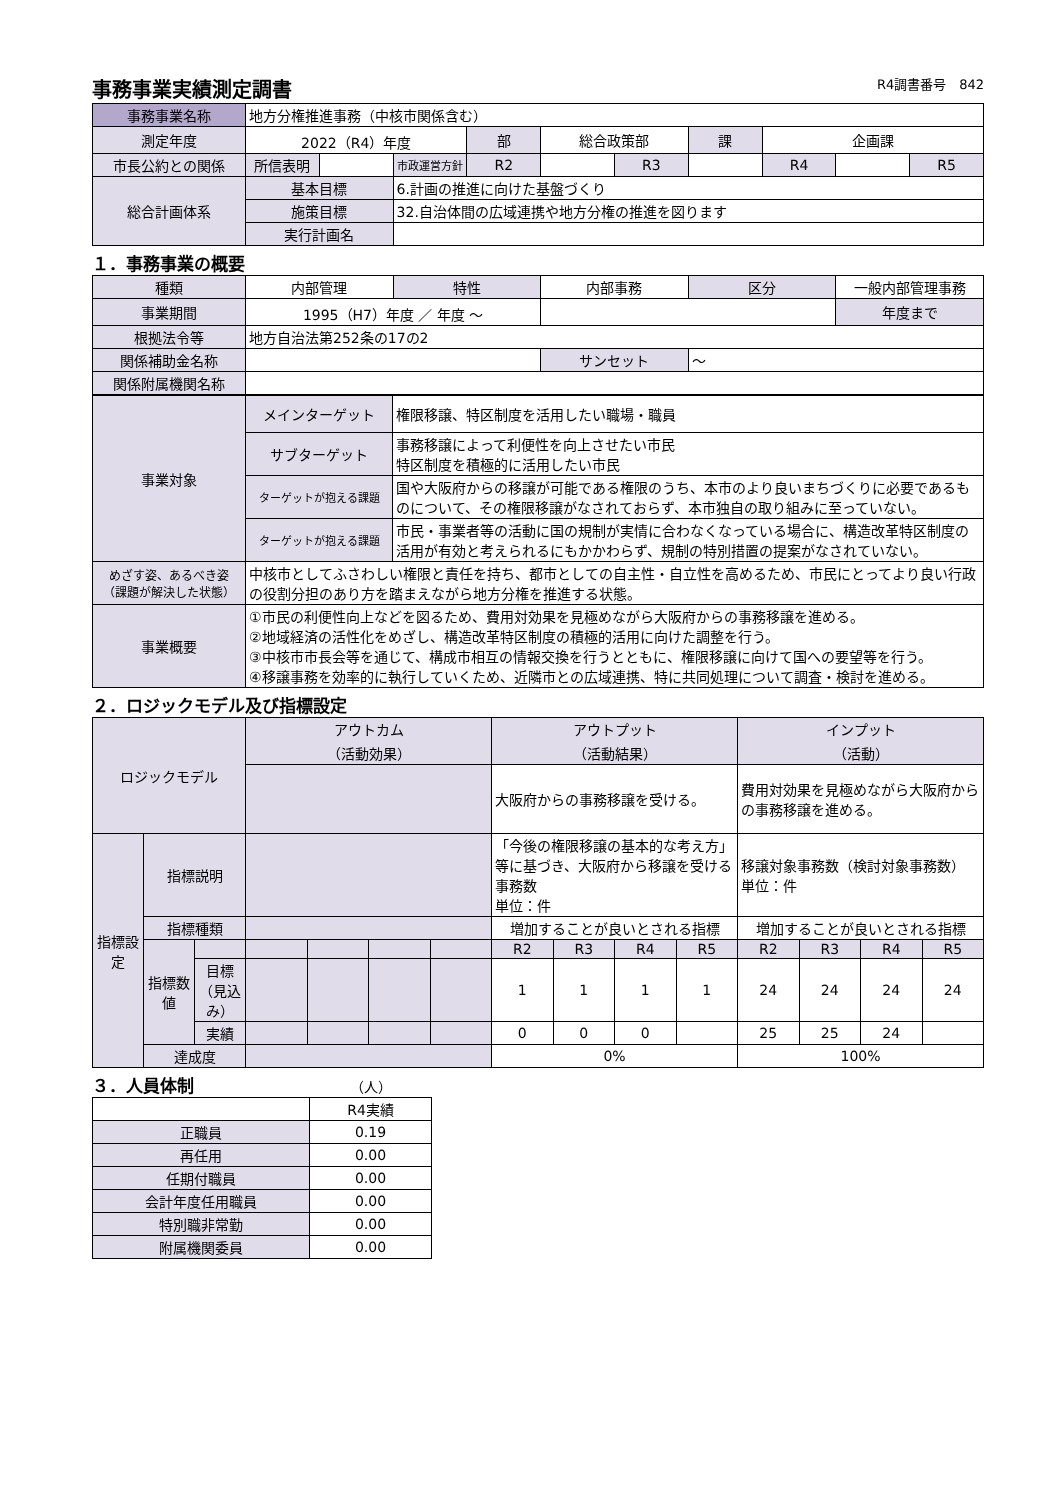事務事業実績測定調書 R4調書番号　842
| 事務事業名称 | 地方分権推進事務（中核市関係含む） | | | | | | | | | |
| 測定年度 | 2022（R4）年度 | | | 部 | 総合政策部 | | 課 | 企画課 | | |
| 市長公約との関係 | 所信表明 | | 市政運営方針 | R2 | | R3 | | R4 | | R5 |
| 総合計画体系 | 基本目標 | | 6.計画の推進に向けた基盤づくり | | | | | | | |
| | 施策目標 | | 32.自治体間の広域連携や地方分権の推進を図ります | | | | | | | |
| | 実行計画名 | | | | | | | | | |
１．事務事業の概要
| 種類 | 内部管理 | 特性 | 内部事務 | 区分 | 一般内部管理事務 |
| 事業期間 | 1995（H7）年度 ／ 年度 〜 | | | | 年度まで |
| 根拠法令等 | 地方自治法第252条の17の2 | | | | |
| 関係補助金名称 | | | サンセット | 〜 | |
| 関係附属機関名称 | | | | | |
| 事業対象 | メインターゲット | 権限移譲、特区制度を活用したい職場・職員 |
| | サブターゲット | 事務移譲によって利便性を向上させたい市民 特区制度を積極的に活用したい市民 |
| | ターゲットが抱える課題 | 国や大阪府からの移譲が可能である権限のうち、本市のより良いまちづくりに必要であるものについて、その権限移譲がなされておらず、本市独自の取り組みに至っていない。 |
| | ターゲットが抱える課題 | 市民・事業者等の活動に国の規制が実情に合わなくなっている場合に、構造改革特区制度の活用が有効と考えられるにもかかわらず、規制の特別措置の提案がなされていない。 |
| めざす姿、あるべき姿 （課題が解決した状態） | 中核市としてふさわしい権限と責任を持ち、都市としての自主性・自立性を高めるため、市民にとってより良い行政の役割分担のあり方を踏まえながら地方分権を推進する状態。 | |
| 事業概要 | ①市民の利便性向上などを図るため、費用対効果を見極めながら大阪府からの事務移譲を進める。 ②地域経済の活性化をめざし、構造改革特区制度の積極的活用に向けた調整を行う。 ③中核市市長会等を通じて、構成市相互の情報交換を行うとともに、権限移譲に向けて国への要望等を行う。 ④移譲事務を効率的に執行していくため、近隣市との広域連携、特に共同処理について調査・検討を進める。 | |
２．ロジックモデル及び指標設定
| ロジックモデル | | | アウトカム （活動効果） | | | | アウトプット （活動結果） | | | | インプット （活動） | | | |
| --- | --- | --- | --- | --- | --- | --- | --- | --- | --- | --- | --- | --- | --- | --- |
| | | | | | | | 大阪府からの事務移譲を受ける。 | | | | 費用対効果を見極めながら大阪府からの事務移譲を進める。 | | | |
| 指標設定 | 指標説明 | | | | | | 「今後の権限移譲の基本的な考え方」等に基づき、大阪府から移譲を受ける事務数 単位：件 | | | | 移譲対象事務数（検討対象事務数） 単位：件 | | | |
| | 指標種類 | | | | | | 増加することが良いとされる指標 | | | | 増加することが良いとされる指標 | | | |
| | 指標数値 | | | | | | R2 | R3 | R4 | R5 | R2 | R3 | R4 | R5 |
| | | 目標 （見込み） | | | | | 1 | 1 | 1 | 1 | 24 | 24 | 24 | 24 |
| | | 実績 | | | | | 0 | 0 | 0 | | 25 | 25 | 24 | |
| | 達成度 | | | | | | 0% | | | | 100% | | | |
３．人員体制 （人）
| | R4実績 |
| --- | --- |
| 正職員 | 0.19 |
| 再任用 | 0.00 |
| 任期付職員 | 0.00 |
| 会計年度任用職員 | 0.00 |
| 特別職非常勤 | 0.00 |
| 附属機関委員 | 0.00 |